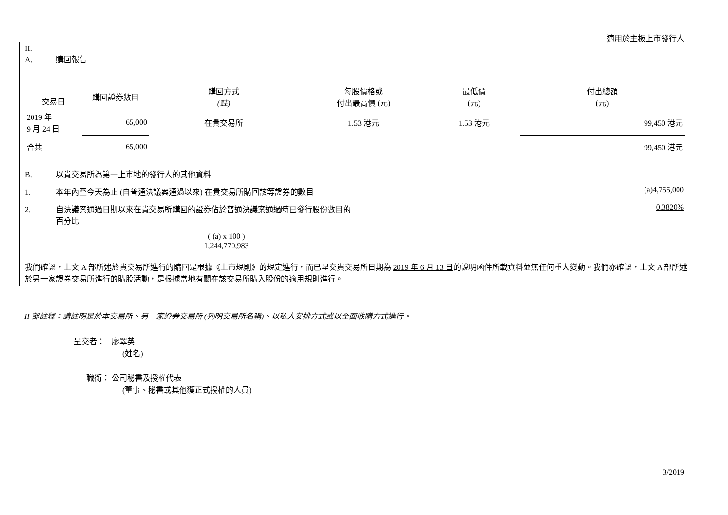適用於主板上市發行人
II.
A. 購回報告
| 交易日 | 購回證券數目 | 購回方式 (註) | 每股價格或 付出最高價 (元) | 最低價 (元) | 付出總額 (元) |
| 2019 年 9 月 24 日 | 65,000 | 在貴交易所 | 1.53 港元 | 1.53 港元 | 99,450 港元 |
| 合共 | 65,000 | | | | 99,450 港元 |
B. 以貴交易所為第一上市地的發行人的其他資料
1. 本年內至今天為止 (自普通決議案通過以來) 在貴交易所購回該等證券的數目 (a)4,755,000
2. 自決議案通過日期以來在貴交易所購回的證券佔於普通決議案通過時已發行股份數目的
百分比 0.3820%
( (a) x 100 )
1,244,770,983
我們確認，上文 A 部所述於貴交易所進行的購回是根據《上市規則》的規定進行，而已呈交貴交易所日期為 2019 年 6 月 13 日的說明函件所載資料並無任何重大變動。我們亦確認，上文 A 部所述於另一家證券交易所進行的購股活動，是根據當地有關在該交易所購入股份的適用規則進行。
II 部註釋：請註明是於本交易所、另一家證券交易所 (列明交易所名稱)、以私人安排方式或以全面收購方式進行。
呈交者： 廖翠英
(姓名)
職銜： 公司秘書及授權代表
(董事、秘書或其他獲正式授權的人員)
3/2019